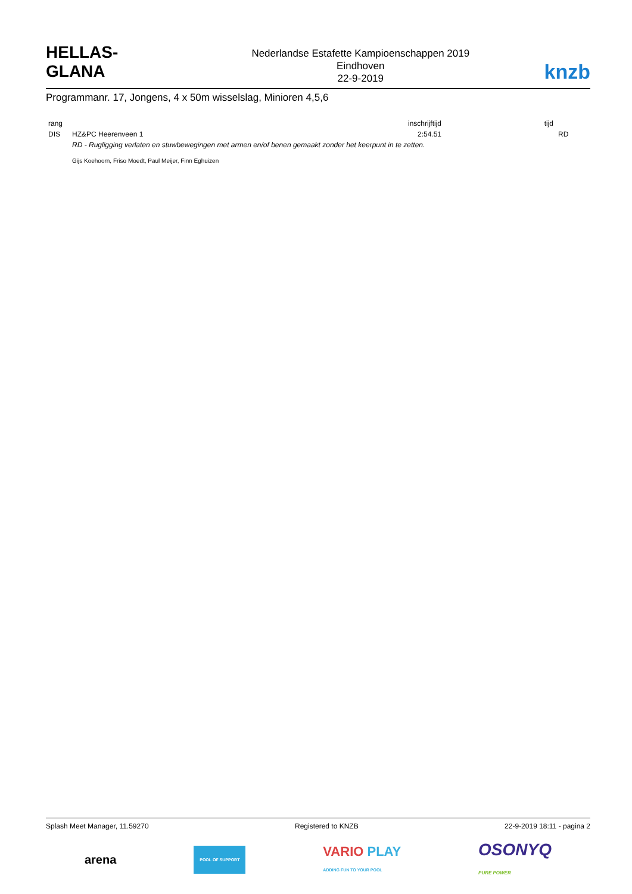HELLAS-GLANA
Nederlandse Estafette Kampioenschappen 2019
Eindhoven
22-9-2019
knzb
Programmanr. 17, Jongens, 4 x 50m wisselslag, Minioren 4,5,6
| rang | | inschrijftijd | tijd | |
| --- | --- | --- | --- | --- |
| DIS | HZ&PC Heerenveen 1 | 2:54.51 | | RD |
| | RD - Rugligging verlaten en stuwbewegingen met armen en/of benen gemaakt zonder het keerpunt in te zetten. | | | |
| | Gijs Koehoorn, Friso Moedt, Paul Meijer, Finn Eghuizen | | | |
Splash Meet Manager, 11.59270 Registered to KNZB 22-9-2019 18:11 - pagina 2
arena POOL OF SUPPORT VARIO PLAY
ADDING FUN TO YOUR POOL OSONYQ
PURE POWER